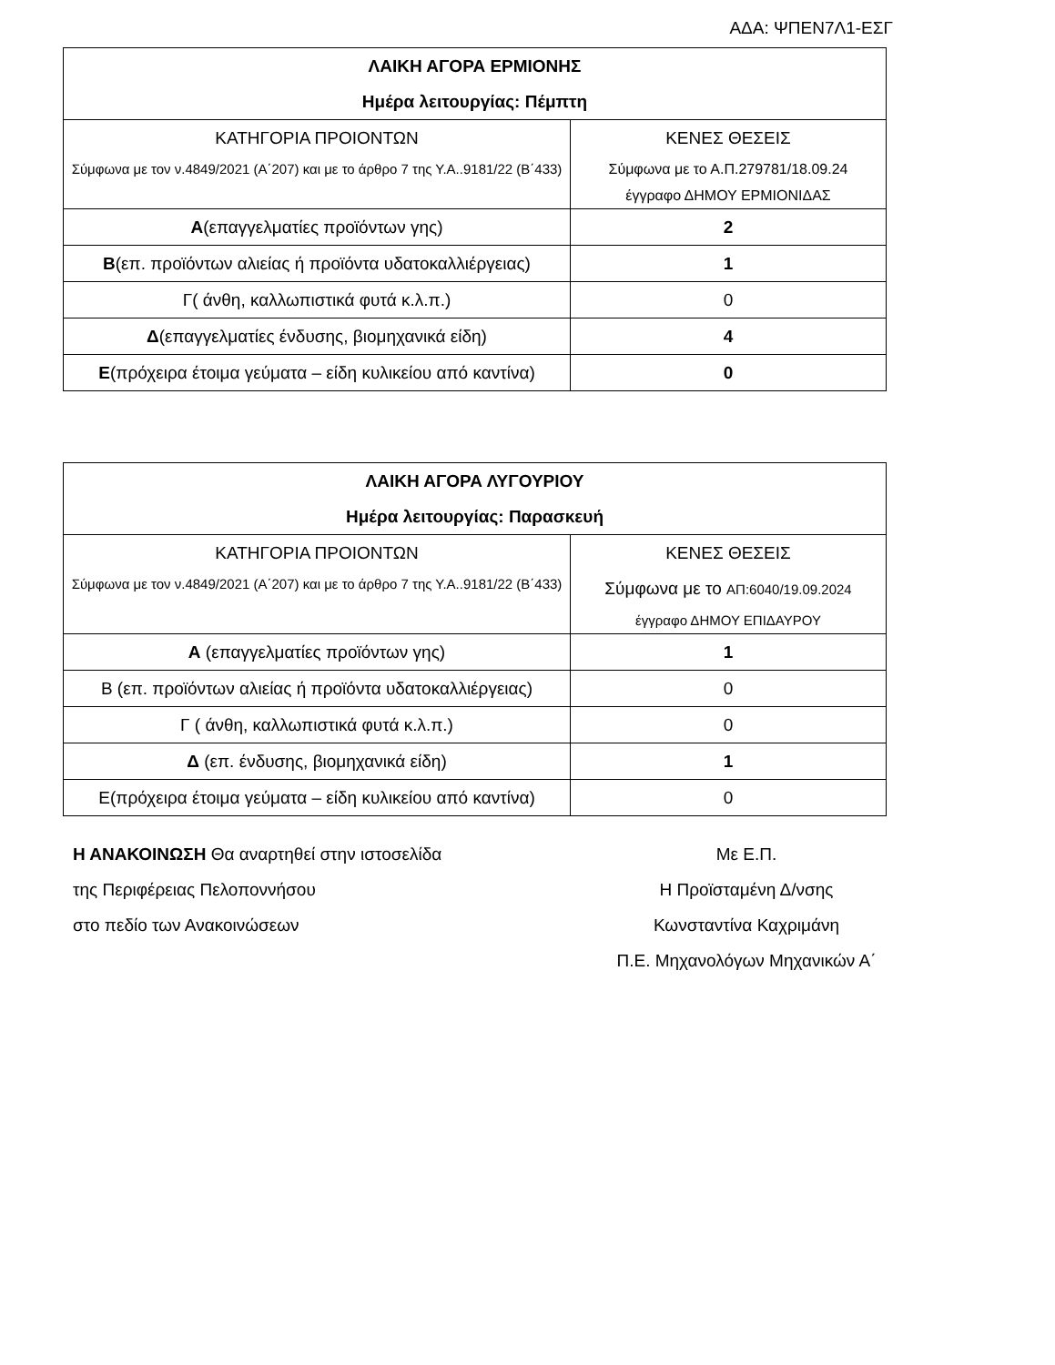ΑΔΑ: ΨΠΕΝ7Λ1-ΕΣΓ
| ΛΑΙΚΗ ΑΓΟΡΑ ΕΡΜΙΟΝΗΣ Ημέρα λειτουργίας: Πέμπτη | |
| --- | --- |
| ΚΑΤΗΓΟΡΙΑ ΠΡΟΙΟΝΤΩΝ Σύμφωνα με τον ν.4849/2021 (Α΄207) και με το άρθρο 7 της Υ.Α..9181/22 (Β΄433) | ΚΕΝΕΣ ΘΕΣΕΙΣ Σύμφωνα με το Α.Π.279781/18.09.24 έγγραφο ΔΗΜΟΥ ΕΡΜΙΟΝΙΔΑΣ |
| Α (επαγγελματίες προϊόντων γης) | 2 |
| Β (επ. προϊόντων αλιείας ή προϊόντα υδατοκαλλιέργειας) | 1 |
| Γ( άνθη, καλλωπιστικά φυτά κ.λ.π.) | 0 |
| Δ (επαγγελματίες ένδυσης, βιομηχανικά είδη) | 4 |
| Ε (πρόχειρα έτοιμα γεύματα – είδη κυλικείου από καντίνα) | 0 |
| ΛΑΙΚΗ ΑΓΟΡΑ ΛΥΓΟΥΡΙΟΥ Ημέρα λειτουργίας: Παρασκευή | |
| --- | --- |
| ΚΑΤΗΓΟΡΙΑ ΠΡΟΙΟΝΤΩΝ Σύμφωνα με τον ν.4849/2021 (Α΄207) και με το άρθρο 7 της Υ.Α..9181/22 (Β΄433) | ΚΕΝΕΣ ΘΕΣΕΙΣ Σύμφωνα με το ΑΠ:6040/19.09.2024 έγγραφο ΔΗΜΟΥ ΕΠΙΔΑΥΡΟΥ |
| Α (επαγγελματίες προϊόντων γης) | 1 |
| Β (επ. προϊόντων αλιείας ή προϊόντα υδατοκαλλιέργειας) | 0 |
| Γ ( άνθη, καλλωπιστικά φυτά κ.λ.π.) | 0 |
| Δ (επ. ένδυσης, βιομηχανικά είδη) | 1 |
| Ε(πρόχειρα έτοιμα γεύματα – είδη κυλικείου από καντίνα) | 0 |
Η ΑΝΑΚΟΙΝΩΣΗ Θα αναρτηθεί στην ιστοσελίδα
της Περιφέρειας Πελοποννήσου
στο πεδίο των Ανακοινώσεων
Με Ε.Π.
Η Προϊσταμένη Δ/νσης
Κωνσταντίνα Καχριμάνη
Π.Ε. Μηχανολόγων Μηχανικών Α΄